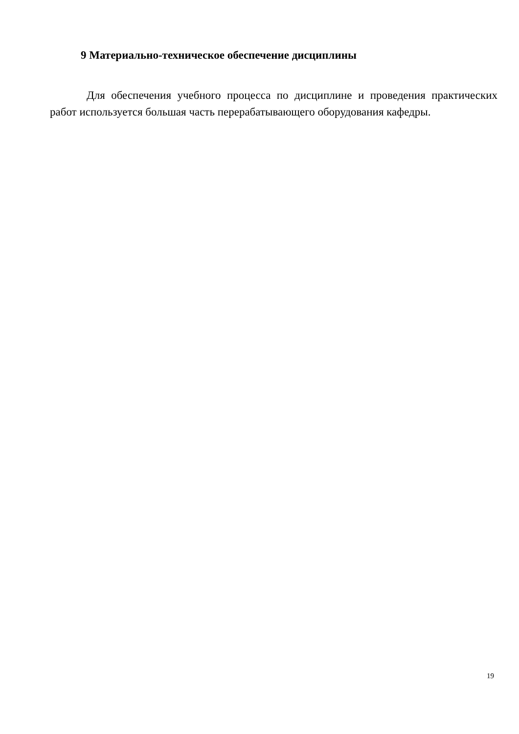9 Материально-техническое обеспечение дисциплины
Для обеспечения учебного процесса по дисциплине и проведения практических работ используется большая часть перерабатывающего оборудования кафедры.
19